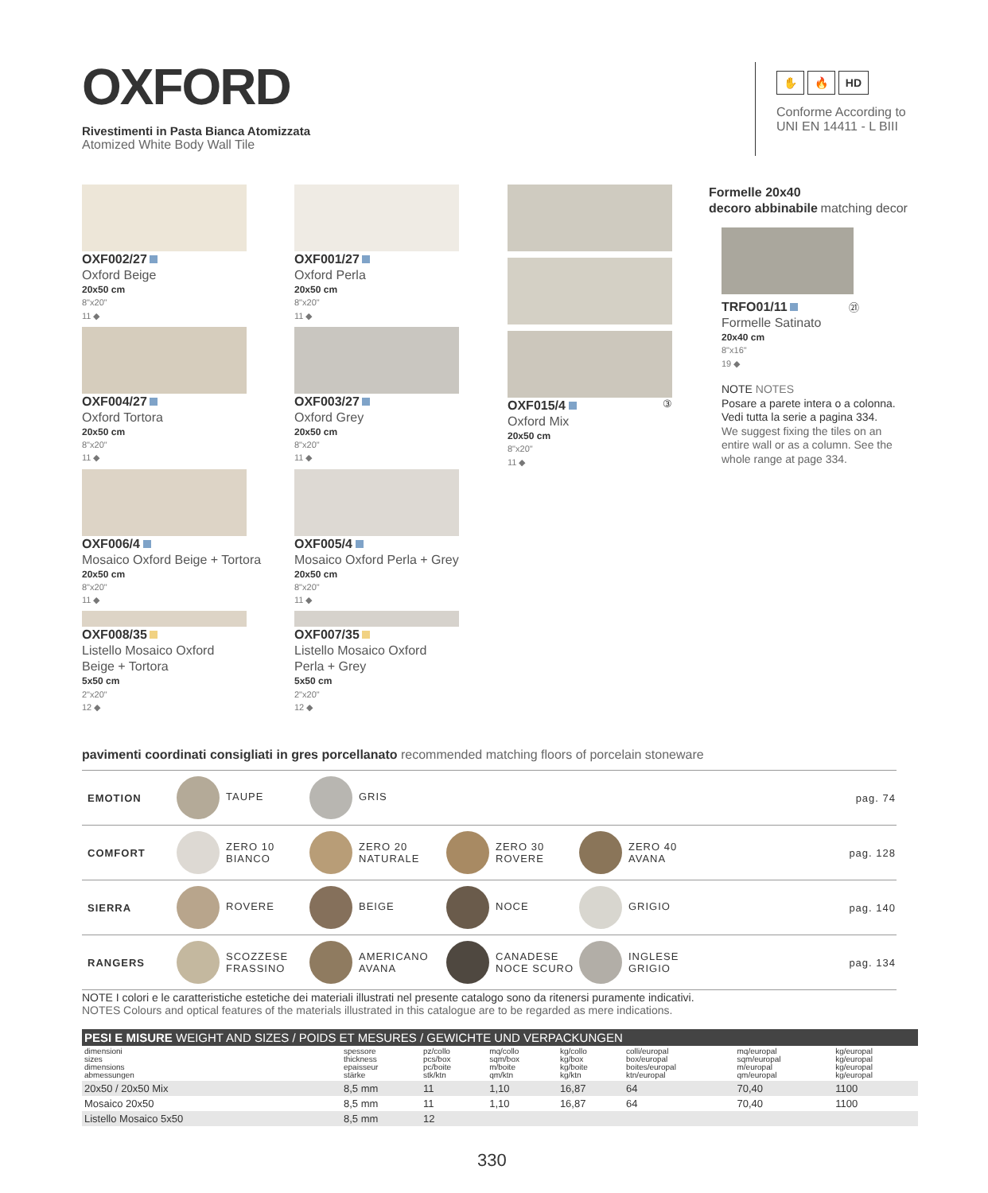OXFORD
Rivestimenti in Pasta Bianca Atomizzata
Atomized White Body Wall Tile
✋ 🔥 HD
Conforme According to
UNI EN 14411 - L BIII
OXF002/27
Oxford Beige
20x50 cm
8"x20"
11 ◆
OXF004/27
Oxford Tortora
20x50 cm
8"x20"
11 ◆
OXF006/4
Mosaico Oxford Beige + Tortora
20x50 cm
8"x20"
11 ◆
OXF008/35
Listello Mosaico Oxford
Beige + Tortora
5x50 cm
2"x20"
12 ◆
OXF001/27
Oxford Perla
20x50 cm
8"x20"
11 ◆
OXF003/27
Oxford Grey
20x50 cm
8"x20"
11 ◆
OXF005/4
Mosaico Oxford Perla + Grey
20x50 cm
8"x20"
11 ◆
OXF007/35
Listello Mosaico Oxford
Perla + Grey
5x50 cm
2"x20"
12 ◆
OXF015/4 ③
Oxford Mix
20x50 cm
8"x20"
11 ◆
Formelle 20x40
decoro abbinabile matching decor
TRFO01/11 ㉑
Formelle Satinato
20x40 cm
8"x16"
19 ◆
NOTE NOTES
Posare a parete intera o a colonna. Vedi tutta la serie a pagina 334.
We suggest fixing the tiles on an entire wall or as a column. See the whole range at page 334.
pavimenti coordinati consigliati in gres porcellanato recommended matching floors of porcelain stoneware
| EMOTION | TAUPE | GRIS | | | pag. 74 |
| COMFORT | ZERO 10 BIANCO | ZERO 20 NATURALE | ZERO 30 ROVERE | ZERO 40 AVANA | pag. 128 |
| SIERRA | ROVERE | BEIGE | NOCE | GRIGIO | pag. 140 |
| RANGERS | SCOZZESE FRASSINO | AMERICANO AVANA | CANADESE NOCE SCURO | INGLESE GRIGIO | pag. 134 |
NOTE I colori e le caratteristiche estetiche dei materiali illustrati nel presente catalogo sono da ritenersi puramente indicativi.
NOTES Colours and optical features of the materials illustrated in this catalogue are to be regarded as mere indications.
| PESI E MISURE WEIGHT AND SIZES / POIDS ET MESURES / GEWICHTE UND VERPACKUNGEN | | | | | | | |
| --- | --- | --- | --- | --- | --- | --- | --- |
| dimensioni sizes dimensions abmessungen | spessore thickness epaisseur stärke | pz/collo pcs/box pc/boite stk/ktn | mq/collo sqm/box m/boite qm/ktn | kg/collo kg/box kg/boite kg/ktn | colli/europal box/europal boites/europal ktn/europal | mq/europal sqm/europal m/europal qm/europal | kg/europal kg/europal kg/europal kg/europal |
| 20x50 / 20x50 Mix | 8,5 mm | 11 | 1,10 | 16,87 | 64 | 70,40 | 1100 |
| Mosaico 20x50 | 8,5 mm | 11 | 1,10 | 16,87 | 64 | 70,40 | 1100 |
| Listello Mosaico 5x50 | 8,5 mm | 12 | | | | | |
330